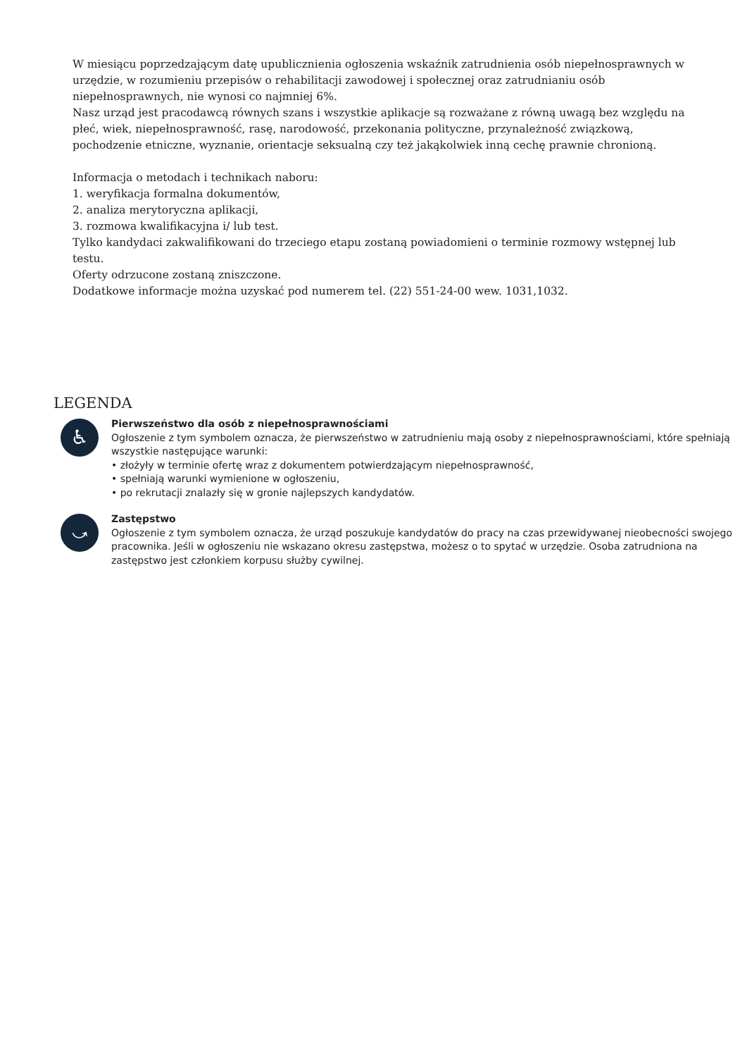W miesiącu poprzedzającym datę upublicznienia ogłoszenia wskaźnik zatrudnienia osób niepełnosprawnych w urzędzie, w rozumieniu przepisów o rehabilitacji zawodowej i społecznej oraz zatrudnianiu osób niepełnosprawnych, nie wynosi co najmniej 6%.
Nasz urząd jest pracodawcą równych szans i wszystkie aplikacje są rozważane z równą uwagą bez względu na płeć, wiek, niepełnosprawność, rasę, narodowość, przekonania polityczne, przynależność związkową, pochodzenie etniczne, wyznanie, orientacje seksualną czy też jakąkolwiek inną cechę prawnie chronioną.
Informacja o metodach i technikach naboru:
1. weryfikacja formalna dokumentów,
2. analiza merytoryczna aplikacji,
3. rozmowa kwalifikacyjna i/ lub test.
Tylko kandydaci zakwalifikowani do trzeciego etapu zostaną powiadomieni o terminie rozmowy wstępnej lub testu.
Oferty odrzucone zostaną zniszczone.
Dodatkowe informacje można uzyskać pod numerem tel. (22) 551-24-00 wew. 1031,1032.
LEGENDA
♿
Pierwszeństwo dla osób z niepełnosprawnościami
Ogłoszenie z tym symbolem oznacza, że pierwszeństwo w zatrudnieniu mają osoby z niepełnosprawnościami, które spełniają wszystkie następujące warunki:
• złożyły w terminie ofertę wraz z dokumentem potwierdzającym niepełnosprawność,
• spełniają warunki wymienione w ogłoszeniu,
• po rekrutacji znalazły się w gronie najlepszych kandydatów.
⤻
Zastępstwo
Ogłoszenie z tym symbolem oznacza, że urząd poszukuje kandydatów do pracy na czas przewidywanej nieobecności swojego pracownika. Jeśli w ogłoszeniu nie wskazano okresu zastępstwa, możesz o to spytać w urzędzie. Osoba zatrudniona na zastępstwo jest członkiem korpusu służby cywilnej.